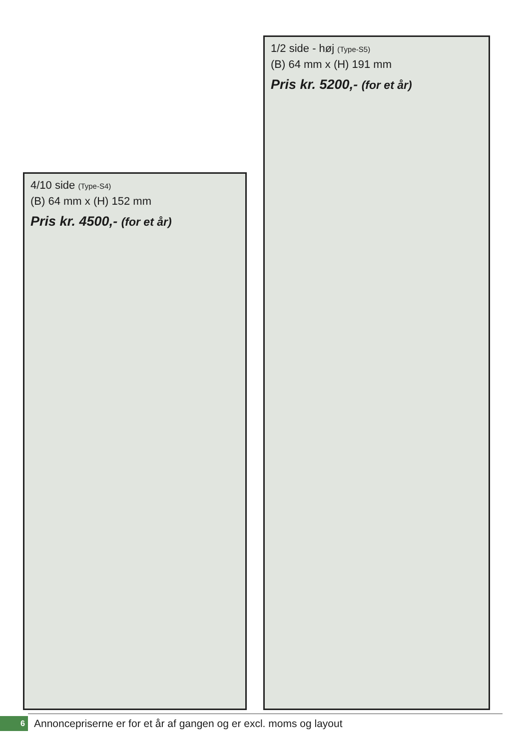1/2 side - høj (Type-S5)
(B) 64 mm x (H) 191 mm
Pris kr. 5200,- (for et år)
4/10 side (Type-S4)
(B) 64 mm x (H) 152 mm
Pris kr. 4500,- (for et år)
6
Annoncepriserne er for et år af gangen og er excl. moms og layout